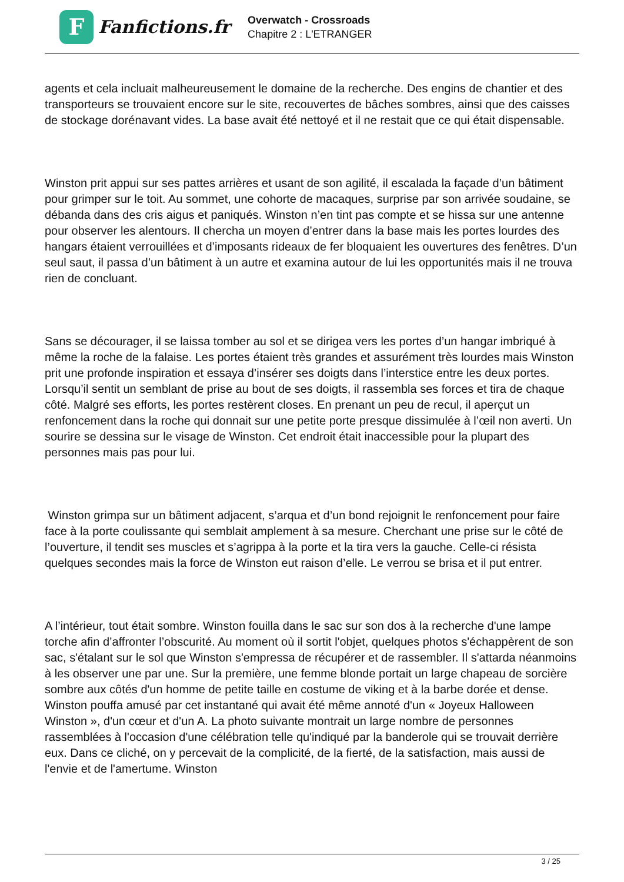F
Fanfictions.fr
Overwatch - Crossroads
Chapitre 2 : L'ETRANGER
agents et cela incluait malheureusement le domaine de la recherche. Des engins de chantier et des transporteurs se trouvaient encore sur le site, recouvertes de bâches sombres, ainsi que des caisses de stockage dorénavant vides. La base avait été nettoyé et il ne restait que ce qui était dispensable.
Winston prit appui sur ses pattes arrières et usant de son agilité, il escalada la façade d’un bâtiment pour grimper sur le toit. Au sommet, une cohorte de macaques, surprise par son arrivée soudaine, se débanda dans des cris aigus et paniqués. Winston n’en tint pas compte et se hissa sur une antenne pour observer les alentours. Il chercha un moyen d’entrer dans la base mais les portes lourdes des hangars étaient verrouillées et d’imposants rideaux de fer bloquaient les ouvertures des fenêtres. D’un seul saut, il passa d’un bâtiment à un autre et examina autour de lui les opportunités mais il ne trouva rien de concluant.
Sans se décourager, il se laissa tomber au sol et se dirigea vers les portes d’un hangar imbriqué à même la roche de la falaise. Les portes étaient très grandes et assurément très lourdes mais Winston prit une profonde inspiration et essaya d’insérer ses doigts dans l’interstice entre les deux portes. Lorsqu’il sentit un semblant de prise au bout de ses doigts, il rassembla ses forces et tira de chaque côté. Malgré ses efforts, les portes restèrent closes. En prenant un peu de recul, il aperçut un renfoncement dans la roche qui donnait sur une petite porte presque dissimulée à l’œil non averti. Un sourire se dessina sur le visage de Winston. Cet endroit était inaccessible pour la plupart des personnes mais pas pour lui.
Winston grimpa sur un bâtiment adjacent, s’arqua et d’un bond rejoignit le renfoncement pour faire face à la porte coulissante qui semblait amplement à sa mesure. Cherchant une prise sur le côté de l’ouverture, il tendit ses muscles et s’agrippa à la porte et la tira vers la gauche. Celle-ci résista quelques secondes mais la force de Winston eut raison d’elle. Le verrou se brisa et il put entrer.
A l’intérieur, tout était sombre. Winston fouilla dans le sac sur son dos à la recherche d'une lampe torche afin d’affronter l’obscurité. Au moment où il sortit l'objet, quelques photos s'échappèrent de son sac, s'étalant sur le sol que Winston s'empressa de récupérer et de rassembler. Il s'attarda néanmoins à les observer une par une. Sur la première, une femme blonde portait un large chapeau de sorcière sombre aux côtés d'un homme de petite taille en costume de viking et à la barbe dorée et dense. Winston pouffa amusé par cet instantané qui avait été même annoté d'un « Joyeux Halloween Winston », d'un cœur et d'un A. La photo suivante montrait un large nombre de personnes rassemblées à l'occasion d'une célébration telle qu'indiqué par la banderole qui se trouvait derrière eux. Dans ce cliché, on y percevait de la complicité, de la fierté, de la satisfaction, mais aussi de l'envie et de l'amertume. Winston
3 / 25